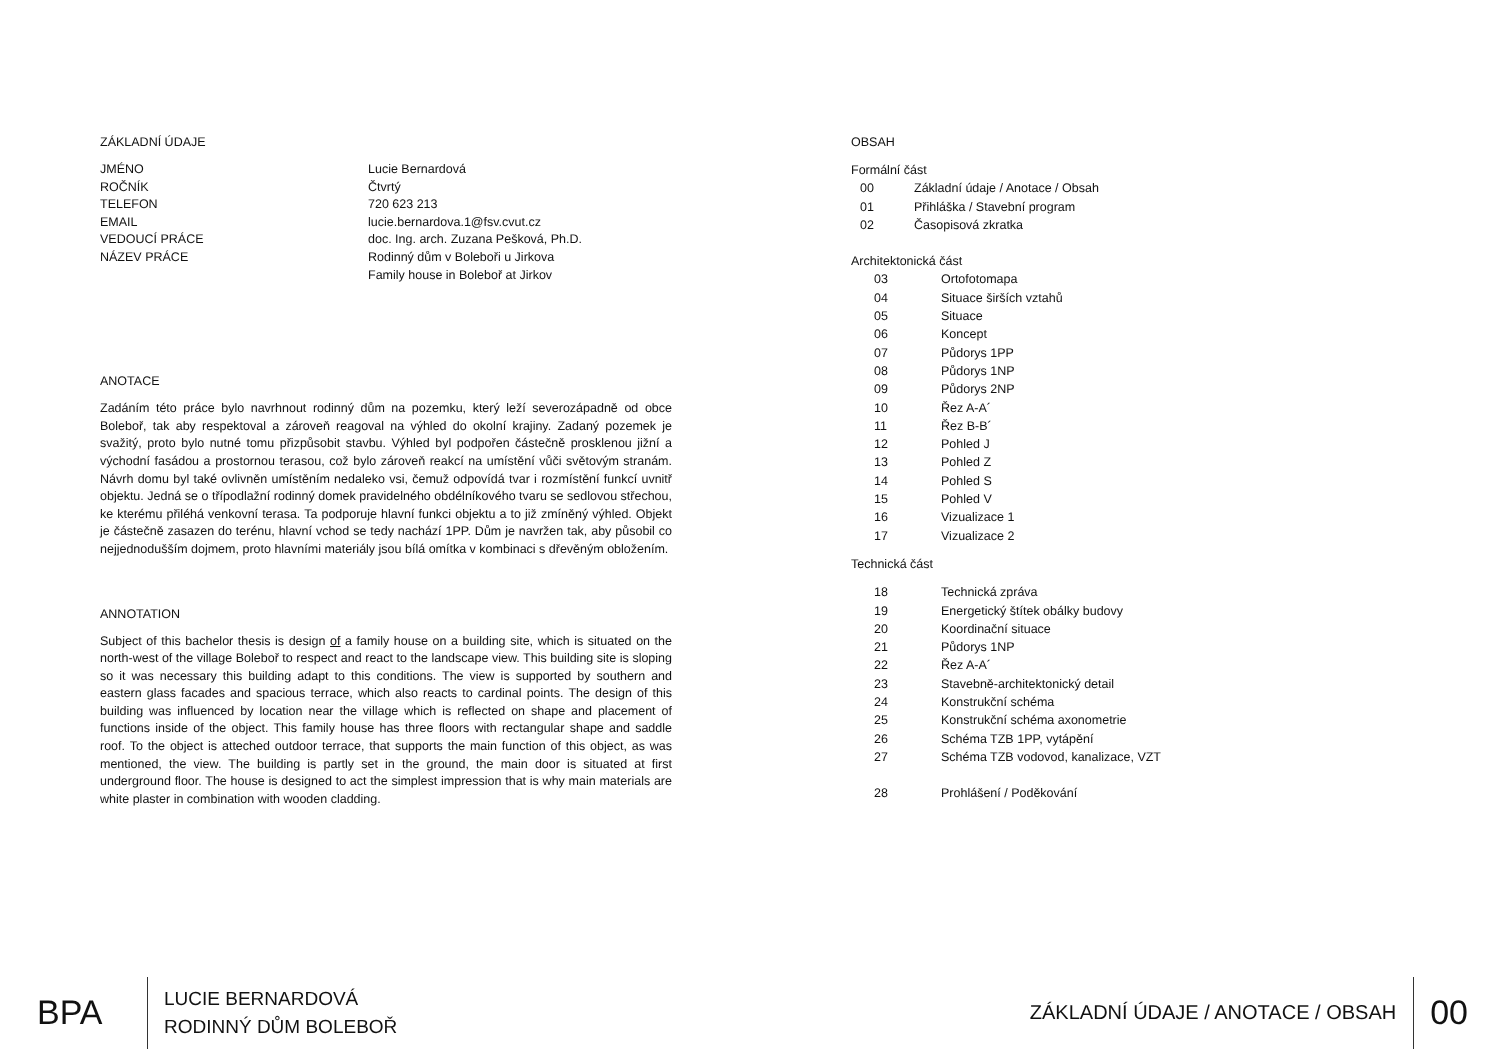ZÁKLADNÍ ÚDAJE
| JMÉNO | Lucie Bernardová |
| ROČNÍK | Čtvrtý |
| TELEFON | 720 623 213 |
| EMAIL | lucie.bernardova.1@fsv.cvut.cz |
| VEDOUCÍ PRÁCE | doc. Ing. arch. Zuzana Pešková, Ph.D. |
| NÁZEV PRÁCE | Rodinný dům v Boleboři u Jirkova Family house in Boleboř at Jirkov |
ANOTACE
Zadáním této práce bylo navrhnout rodinný dům na pozemku, který leží severozápadně od obce Boleboř, tak aby respektoval a zároveň reagoval na výhled do okolní krajiny. Zadaný pozemek je svažitý, proto bylo nutné tomu přizpůsobit stavbu. Výhled byl podpořen částečně prosklenou jižní a východní fasádou a prostornou terasou, což bylo zároveň reakcí na umístění vůči světovým stranám. Návrh domu byl také ovlivněn umístěním nedaleko vsi, čemuž odpovídá tvar i rozmístění funkcí uvnitř objektu. Jedná se o třípodlažní rodinný domek pravidelného obdélníkového tvaru se sedlovou střechou, ke kterému přiléhá venkovní terasa. Ta podporuje hlavní funkci objektu a to již zmíněný výhled. Objekt je částečně zasazen do terénu, hlavní vchod se tedy nachází 1PP. Dům je navržen tak, aby působil co nejjednodušším dojmem, proto hlavními materiály jsou bílá omítka v kombinaci s dřevěným obložením.
ANNOTATION
Subject of this bachelor thesis is design of a family house on a building site, which is situated on the north-west of the village Boleboř to respect and react to the landscape view. This building site is sloping so it was necessary this building adapt to this conditions. The view is supported by southern and eastern glass facades and spacious terrace, which also reacts to cardinal points. The design of this building was influenced by location near the village which is reflected on shape and placement of functions inside of the object. This family house has three floors with rectangular shape and saddle roof. To the object is atteched outdoor terrace, that supports the main function of this object, as was mentioned, the view. The building is partly set in the ground, the main door is situated at first underground floor. The house is designed to act the simplest impression that is why main materials are white plaster in combination with wooden cladding.
OBSAH
| Formální část | |
| 00 | Základní údaje / Anotace / Obsah |
| 01 | Přihláška / Stavební program |
| 02 | Časopisová zkratka |
| Architektonická část | |
| 03 | Ortofotomapa |
| 04 | Situace širších vztahů |
| 05 | Situace |
| 06 | Koncept |
| 07 | Půdorys 1PP |
| 08 | Půdorys 1NP |
| 09 | Půdorys 2NP |
| 10 | Řez A-A´ |
| 11 | Řez B-B´ |
| 12 | Pohled J |
| 13 | Pohled Z |
| 14 | Pohled S |
| 15 | Pohled V |
| 16 | Vizualizace 1 |
| 17 | Vizualizace 2 |
| Technická část | |
| 18 | Technická zpráva |
| 19 | Energetický štítek obálky budovy |
| 20 | Koordinační situace |
| 21 | Půdorys 1NP |
| 22 | Řez A-A´ |
| 23 | Stavebně-architektonický detail |
| 24 | Konstrukční schéma |
| 25 | Konstrukční schéma axonometrie |
| 26 | Schéma TZB 1PP, vytápění |
| 27 | Schéma TZB vodovod, kanalizace, VZT |
| 28 | Prohlášení / Poděkování |
BPA
LUCIE BERNARDOVÁ
RODINNÝ DŮM BOLEBOŘ
ZÁKLADNÍ ÚDAJE / ANOTACE / OBSAH
00